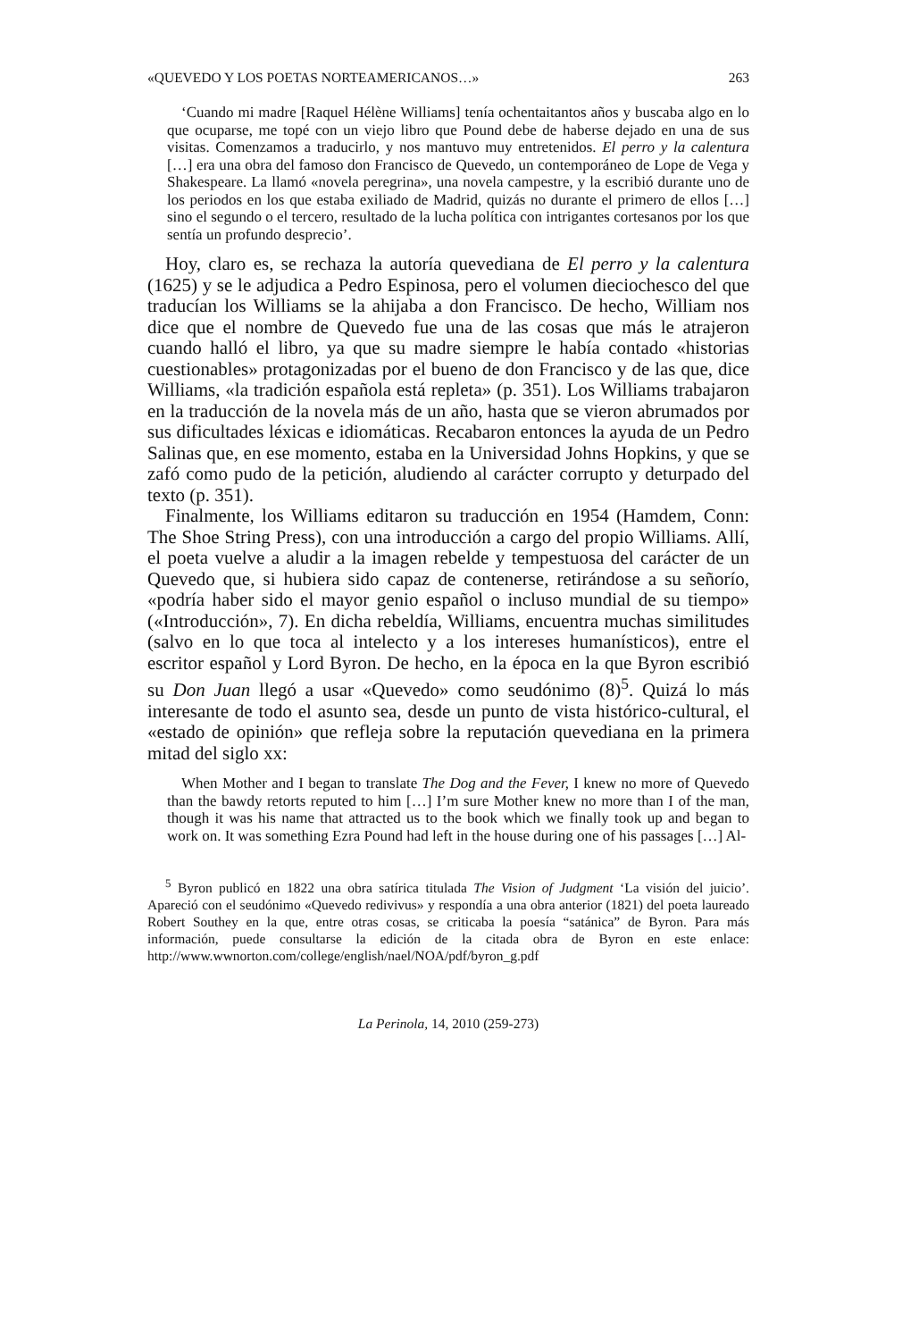«QUEVEDO Y LOS POETAS NORTEAMERICANOS…» 263
‘Cuando mi madre [Raquel Hélène Williams] tenía ochentaitantos años y buscaba algo en lo que ocuparse, me topé con un viejo libro que Pound debe de haberse dejado en una de sus visitas. Comenzamos a traducirlo, y nos mantuvo muy entretenidos. El perro y la calentura […] era una obra del famoso don Francisco de Quevedo, un contemporáneo de Lope de Vega y Shakespeare. La llamó «novela peregrina», una novela campestre, y la escribió durante uno de los periodos en los que estaba exiliado de Madrid, quizás no durante el primero de ellos […] sino el segundo o el tercero, resultado de la lucha política con intrigantes cortesanos por los que sentía un profundo desprecio’.
Hoy, claro es, se rechaza la autoría quevediana de El perro y la calentura (1625) y se le adjudica a Pedro Espinosa, pero el volumen dieciochesco del que traducían los Williams se la ahijaba a don Francisco. De hecho, William nos dice que el nombre de Quevedo fue una de las cosas que más le atrajeron cuando halló el libro, ya que su madre siempre le había contado «historias cuestionables» protagonizadas por el bueno de don Francisco y de las que, dice Williams, «la tradición española está repleta» (p. 351). Los Williams trabajaron en la traducción de la novela más de un año, hasta que se vieron abrumados por sus dificultades léxicas e idiomáticas. Recabaron entonces la ayuda de un Pedro Salinas que, en ese momento, estaba en la Universidad Johns Hopkins, y que se zafó como pudo de la petición, aludiendo al carácter corrupto y deturpado del texto (p. 351).
Finalmente, los Williams editaron su traducción en 1954 (Hamdem, Conn: The Shoe String Press), con una introducción a cargo del propio Williams. Allí, el poeta vuelve a aludir a la imagen rebelde y tempestuosa del carácter de un Quevedo que, si hubiera sido capaz de contenerse, retirándose a su señorío, «podría haber sido el mayor genio español o incluso mundial de su tiempo» («Introducción», 7). En dicha rebeldía, Williams, encuentra muchas similitudes (salvo en lo que toca al intelecto y a los intereses humanísticos), entre el escritor español y Lord Byron. De hecho, en la época en la que Byron escribió su Don Juan llegó a usar «Quevedo» como seudónimo (8)<sup>5</sup>. Quizá lo más interesante de todo el asunto sea, desde un punto de vista histórico-cultural, el «estado de opinión» que refleja sobre la reputación quevediana en la primera mitad del siglo xx:
When Mother and I began to translate The Dog and the Fever, I knew no more of Quevedo than the bawdy retorts reputed to him […] I’m sure Mother knew no more than I of the man, though it was his name that attracted us to the book which we finally took up and began to work on. It was something Ezra Pound had left in the house during one of his passages […] Al-
<sup>5</sup> Byron publicó en 1822 una obra satírica titulada The Vision of Judgment ‘La visión del juicio’. Apareció con el seudónimo «Quevedo redivivus» y respondía a una obra anterior (1821) del poeta laureado Robert Southey en la que, entre otras cosas, se criticaba la poesía “satánica” de Byron. Para más información, puede consultarse la edición de la citada obra de Byron en este enlace: http://www.wwnorton.com/college/english/nael/NOA/pdf/byron_g.pdf
La Perinola, 14, 2010 (259-273)